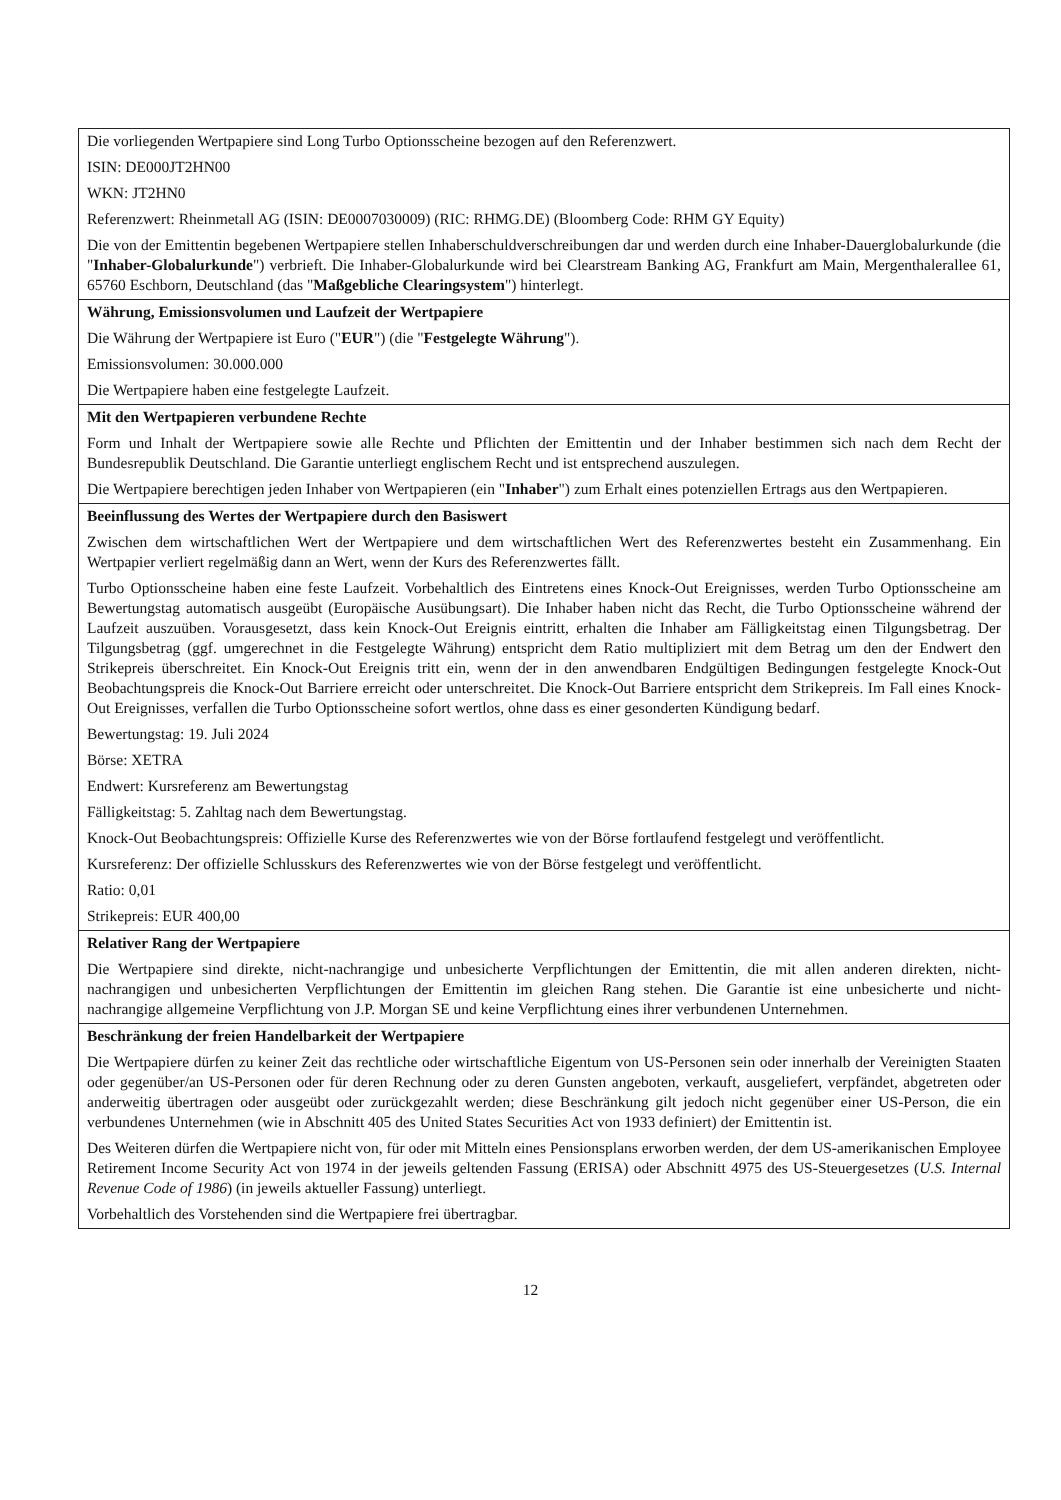| Die vorliegenden Wertpapiere sind Long Turbo Optionsscheine bezogen auf den Referenzwert. ISIN: DE000JT2HN00 WKN: JT2HN0 Referenzwert: Rheinmetall AG (ISIN: DE0007030009) (RIC: RHMG.DE) (Bloomberg Code: RHM GY Equity) Die von der Emittentin begebenen Wertpapiere stellen Inhaberschuldverschreibungen dar und werden durch eine Inhaber-Dauerglobalurkunde (die " Inhaber-Globalurkunde ") verbrieft. Die Inhaber-Globalurkunde wird bei Clearstream Banking AG, Frankfurt am Main, Mergenthalerallee 61, 65760 Eschborn, Deutschland (das " Maßgebliche Clearingsystem ") hinterlegt. |
| Währung, Emissionsvolumen und Laufzeit der Wertpapiere Die Währung der Wertpapiere ist Euro (" EUR ") (die " Festgelegte Währung "). Emissionsvolumen: 30.000.000 Die Wertpapiere haben eine festgelegte Laufzeit. |
| Mit den Wertpapieren verbundene Rechte Form und Inhalt der Wertpapiere sowie alle Rechte und Pflichten der Emittentin und der Inhaber bestimmen sich nach dem Recht der Bundesrepublik Deutschland. Die Garantie unterliegt englischem Recht und ist entsprechend auszulegen. Die Wertpapiere berechtigen jeden Inhaber von Wertpapieren (ein " Inhaber ") zum Erhalt eines potenziellen Ertrags aus den Wertpapieren. |
| Beeinflussung des Wertes der Wertpapiere durch den Basiswert Zwischen dem wirtschaftlichen Wert der Wertpapiere und dem wirtschaftlichen Wert des Referenzwertes besteht ein Zusammenhang. Ein Wertpapier verliert regelmäßig dann an Wert, wenn der Kurs des Referenzwertes fällt. Turbo Optionsscheine haben eine feste Laufzeit. Vorbehaltlich des Eintretens eines Knock-Out Ereignisses, werden Turbo Optionsscheine am Bewertungstag automatisch ausgeübt (Europäische Ausübungsart). Die Inhaber haben nicht das Recht, die Turbo Optionsscheine während der Laufzeit auszuüben. Vorausgesetzt, dass kein Knock-Out Ereignis eintritt, erhalten die Inhaber am Fälligkeitstag einen Tilgungsbetrag. Der Tilgungsbetrag (ggf. umgerechnet in die Festgelegte Währung) entspricht dem Ratio multipliziert mit dem Betrag um den der Endwert den Strikepreis überschreitet. Ein Knock-Out Ereignis tritt ein, wenn der in den anwendbaren Endgültigen Bedingungen festgelegte Knock-Out Beobachtungspreis die Knock-Out Barriere erreicht oder unterschreitet. Die Knock-Out Barriere entspricht dem Strikepreis. Im Fall eines Knock-Out Ereignisses, verfallen die Turbo Optionsscheine sofort wertlos, ohne dass es einer gesonderten Kündigung bedarf. Bewertungstag: 19. Juli 2024 Börse: XETRA Endwert: Kursreferenz am Bewertungstag Fälligkeitstag: 5. Zahltag nach dem Bewertungstag. Knock-Out Beobachtungspreis: Offizielle Kurse des Referenzwertes wie von der Börse fortlaufend festgelegt und veröffentlicht. Kursreferenz: Der offizielle Schlusskurs des Referenzwertes wie von der Börse festgelegt und veröffentlicht. Ratio: 0,01 Strikepreis: EUR 400,00 |
| Relativer Rang der Wertpapiere Die Wertpapiere sind direkte, nicht-nachrangige und unbesicherte Verpflichtungen der Emittentin, die mit allen anderen direkten, nicht-nachrangigen und unbesicherten Verpflichtungen der Emittentin im gleichen Rang stehen. Die Garantie ist eine unbesicherte und nicht-nachrangige allgemeine Verpflichtung von J.P. Morgan SE und keine Verpflichtung eines ihrer verbundenen Unternehmen. |
| Beschränkung der freien Handelbarkeit der Wertpapiere Die Wertpapiere dürfen zu keiner Zeit das rechtliche oder wirtschaftliche Eigentum von US-Personen sein oder innerhalb der Vereinigten Staaten oder gegenüber/an US-Personen oder für deren Rechnung oder zu deren Gunsten angeboten, verkauft, ausgeliefert, verpfändet, abgetreten oder anderweitig übertragen oder ausgeübt oder zurückgezahlt werden; diese Beschränkung gilt jedoch nicht gegenüber einer US-Person, die ein verbundenes Unternehmen (wie in Abschnitt 405 des United States Securities Act von 1933 definiert) der Emittentin ist. Des Weiteren dürfen die Wertpapiere nicht von, für oder mit Mitteln eines Pensionsplans erworben werden, der dem US-amerikanischen Employee Retirement Income Security Act von 1974 in der jeweils geltenden Fassung (ERISA) oder Abschnitt 4975 des US-Steuergesetzes ( U.S. Internal Revenue Code of 1986 ) (in jeweils aktueller Fassung) unterliegt. Vorbehaltlich des Vorstehenden sind die Wertpapiere frei übertragbar. |
12